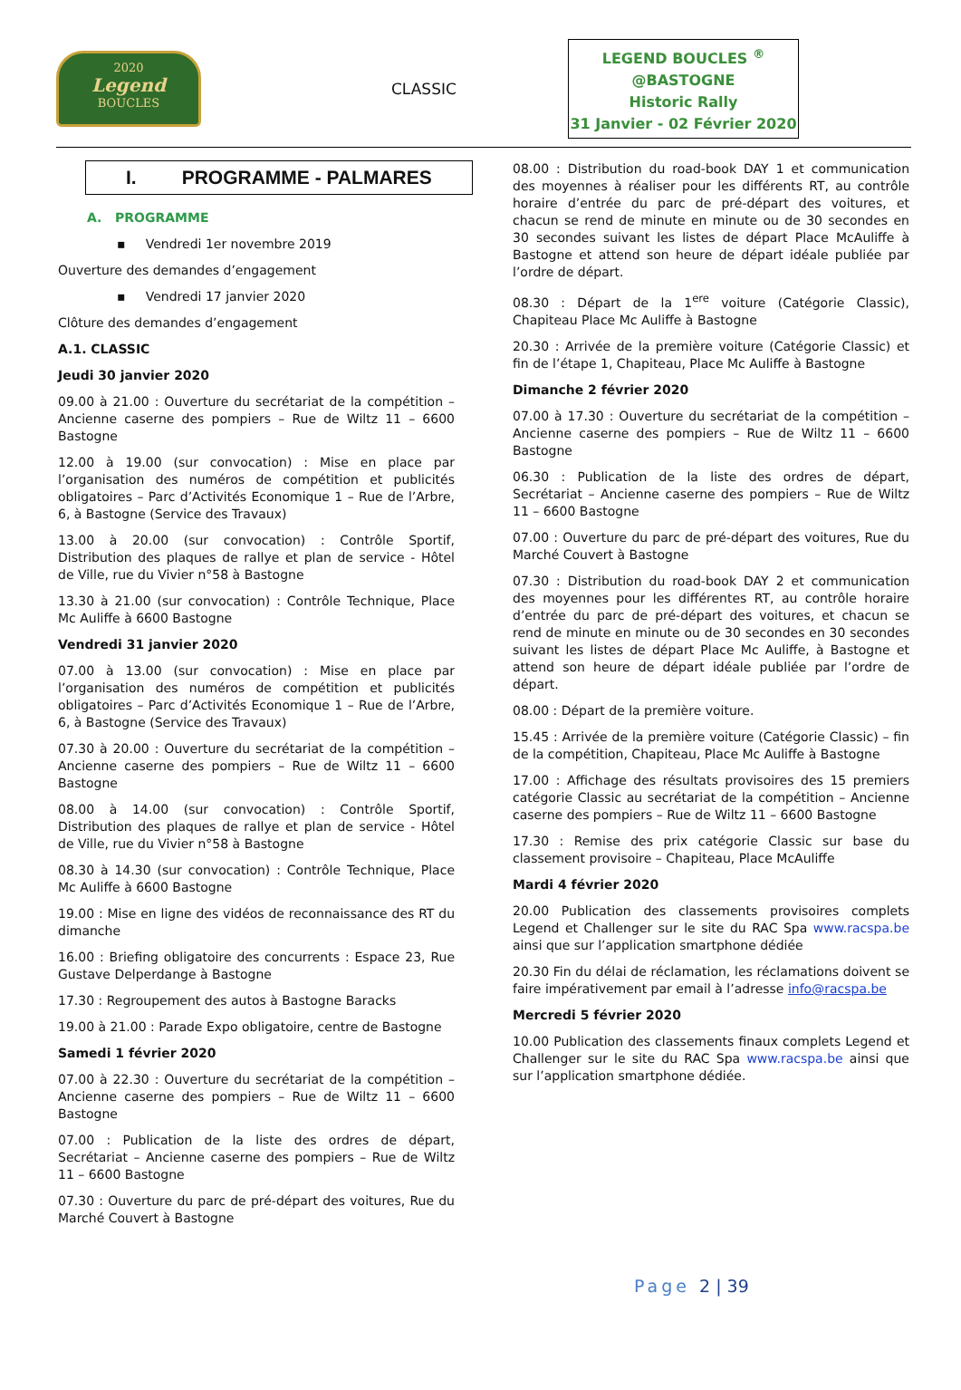2020
Legend
BOUCLES
CLASSIC
LEGEND BOUCLES <sup>®</sup>
@BASTOGNE
Historic Rally
31 Janvier - 02 Février 2020
I. PROGRAMME - PALMARES
A. PROGRAMME
▪ Vendredi 1er novembre 2019
Ouverture des demandes d’engagement
▪ Vendredi 17 janvier 2020
Clôture des demandes d’engagement
A.1. CLASSIC
Jeudi 30 janvier 2020
09.00 à 21.00 : Ouverture du secrétariat de la compétition – Ancienne caserne des pompiers – Rue de Wiltz 11 – 6600 Bastogne
12.00 à 19.00 (sur convocation) : Mise en place par l’organisation des numéros de compétition et publicités obligatoires – Parc d’Activités Economique 1 – Rue de l’Arbre, 6, à Bastogne (Service des Travaux)
13.00 à 20.00 (sur convocation) : Contrôle Sportif, Distribution des plaques de rallye et plan de service - Hôtel de Ville, rue du Vivier n°58 à Bastogne
13.30 à 21.00 (sur convocation) : Contrôle Technique, Place Mc Auliffe à 6600 Bastogne
Vendredi 31 janvier 2020
07.00 à 13.00 (sur convocation) : Mise en place par l’organisation des numéros de compétition et publicités obligatoires – Parc d’Activités Economique 1 – Rue de l’Arbre, 6, à Bastogne (Service des Travaux)
07.30 à 20.00 : Ouverture du secrétariat de la compétition – Ancienne caserne des pompiers – Rue de Wiltz 11 – 6600 Bastogne
08.00 à 14.00 (sur convocation) : Contrôle Sportif, Distribution des plaques de rallye et plan de service - Hôtel de Ville, rue du Vivier n°58 à Bastogne
08.30 à 14.30 (sur convocation) : Contrôle Technique, Place Mc Auliffe à 6600 Bastogne
19.00 : Mise en ligne des vidéos de reconnaissance des RT du dimanche
16.00 : Briefing obligatoire des concurrents : Espace 23, Rue Gustave Delperdange à Bastogne
17.30 : Regroupement des autos à Bastogne Baracks
19.00 à 21.00 : Parade Expo obligatoire, centre de Bastogne
Samedi 1 février 2020
07.00 à 22.30 : Ouverture du secrétariat de la compétition – Ancienne caserne des pompiers – Rue de Wiltz 11 – 6600 Bastogne
07.00 : Publication de la liste des ordres de départ, Secrétariat – Ancienne caserne des pompiers – Rue de Wiltz 11 – 6600 Bastogne
07.30 : Ouverture du parc de pré-départ des voitures, Rue du Marché Couvert à Bastogne
08.00 : Distribution du road-book DAY 1 et communication des moyennes à réaliser pour les différents RT, au contrôle horaire d’entrée du parc de pré-départ des voitures, et chacun se rend de minute en minute ou de 30 secondes en 30 secondes suivant les listes de départ Place McAuliffe à Bastogne et attend son heure de départ idéale publiée par l’ordre de départ.
08.30 : Départ de la 1<sup>ere</sup> voiture (Catégorie Classic), Chapiteau Place Mc Auliffe à Bastogne
20.30 : Arrivée de la première voiture (Catégorie Classic) et fin de l’étape 1, Chapiteau, Place Mc Auliffe à Bastogne
Dimanche 2 février 2020
07.00 à 17.30 : Ouverture du secrétariat de la compétition – Ancienne caserne des pompiers – Rue de Wiltz 11 – 6600 Bastogne
06.30 : Publication de la liste des ordres de départ, Secrétariat – Ancienne caserne des pompiers – Rue de Wiltz 11 – 6600 Bastogne
07.00 : Ouverture du parc de pré-départ des voitures, Rue du Marché Couvert à Bastogne
07.30 : Distribution du road-book DAY 2 et communication des moyennes pour les différentes RT, au contrôle horaire d’entrée du parc de pré-départ des voitures, et chacun se rend de minute en minute ou de 30 secondes en 30 secondes suivant les listes de départ Place Mc Auliffe, à Bastogne et attend son heure de départ idéale publiée par l’ordre de départ.
08.00 : Départ de la première voiture.
15.45 : Arrivée de la première voiture (Catégorie Classic) – fin de la compétition, Chapiteau, Place Mc Auliffe à Bastogne
17.00 : Affichage des résultats provisoires des 15 premiers catégorie Classic au secrétariat de la compétition – Ancienne caserne des pompiers – Rue de Wiltz 11 – 6600 Bastogne
17.30 : Remise des prix catégorie Classic sur base du classement provisoire – Chapiteau, Place McAuliffe
Mardi 4 février 2020
20.00 Publication des classements provisoires complets Legend et Challenger sur le site du RAC Spa www.racspa.be ainsi que sur l’application smartphone dédiée
20.30 Fin du délai de réclamation, les réclamations doivent se faire impérativement par email à l’adresse info@racspa.be
Mercredi 5 février 2020
10.00 Publication des classements finaux complets Legend et Challenger sur le site du RAC Spa www.racspa.be ainsi que sur l’application smartphone dédiée.
Page 2 | 39